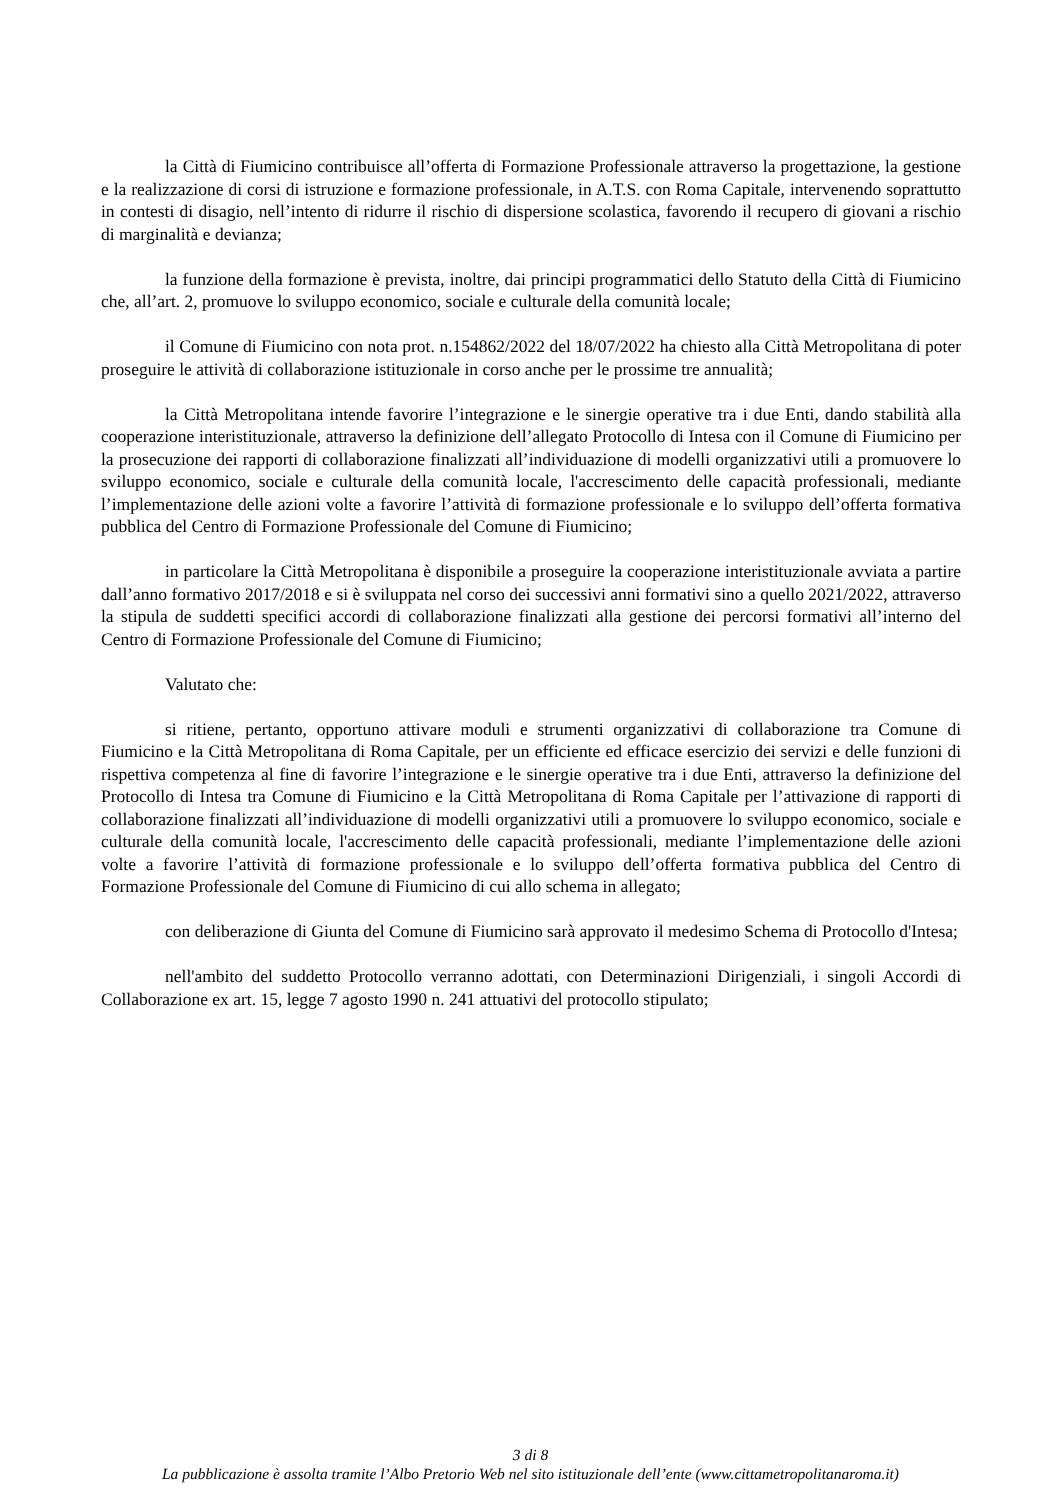la Città di Fiumicino contribuisce all’offerta di Formazione Professionale attraverso la progettazione, la gestione e la realizzazione di corsi di istruzione e formazione professionale, in A.T.S. con Roma Capitale, intervenendo soprattutto in contesti di disagio, nell’intento di ridurre il rischio di dispersione scolastica, favorendo il recupero di giovani a rischio di marginalità e devianza;
la funzione della formazione è prevista, inoltre, dai principi programmatici dello Statuto della Città di Fiumicino che, all’art. 2, promuove lo sviluppo economico, sociale e culturale della comunità locale;
il Comune di Fiumicino con nota prot. n.154862/2022 del 18/07/2022 ha chiesto alla Città Metropolitana di poter proseguire le attività di collaborazione istituzionale in corso anche per le prossime tre annualità;
la Città Metropolitana intende favorire l’integrazione e le sinergie operative tra i due Enti, dando stabilità alla cooperazione interistituzionale, attraverso la definizione dell’allegato Protocollo di Intesa con il Comune di Fiumicino per la prosecuzione dei rapporti di collaborazione finalizzati all’individuazione di modelli organizzativi utili a promuovere lo sviluppo economico, sociale e culturale della comunità locale, l'accrescimento delle capacità professionali, mediante l’implementazione delle azioni volte a favorire l’attività di formazione professionale e lo sviluppo dell’offerta formativa pubblica del Centro di Formazione Professionale del Comune di Fiumicino;
in particolare la Città Metropolitana è disponibile a proseguire la cooperazione interistituzionale avviata a partire dall’anno formativo 2017/2018 e si è sviluppata nel corso dei successivi anni formativi sino a quello 2021/2022, attraverso la stipula de suddetti specifici accordi di collaborazione finalizzati alla gestione dei percorsi formativi all’interno del Centro di Formazione Professionale del Comune di Fiumicino;
Valutato che:
si ritiene, pertanto, opportuno attivare moduli e strumenti organizzativi di collaborazione tra Comune di Fiumicino e la Città Metropolitana di Roma Capitale, per un efficiente ed efficace esercizio dei servizi e delle funzioni di rispettiva competenza al fine di favorire l’integrazione e le sinergie operative tra i due Enti, attraverso la definizione del Protocollo di Intesa tra Comune di Fiumicino e la Città Metropolitana di Roma Capitale per l’attivazione di rapporti di collaborazione finalizzati all’individuazione di modelli organizzativi utili a promuovere lo sviluppo economico, sociale e culturale della comunità locale, l'accrescimento delle capacità professionali, mediante l’implementazione delle azioni volte a favorire l’attività di formazione professionale e lo sviluppo dell’offerta formativa pubblica del Centro di Formazione Professionale del Comune di Fiumicino di cui allo schema in allegato;
con deliberazione di Giunta del Comune di Fiumicino sarà approvato il medesimo Schema di Protocollo d'Intesa;
nell'ambito del suddetto Protocollo verranno adottati, con Determinazioni Dirigenziali, i singoli Accordi di Collaborazione ex art. 15, legge 7 agosto 1990 n. 241 attuativi del protocollo stipulato;
3 di 8
La pubblicazione è assolta tramite l’Albo Pretorio Web nel sito istituzionale dell’ente (www.cittametropolitanaroma.it)